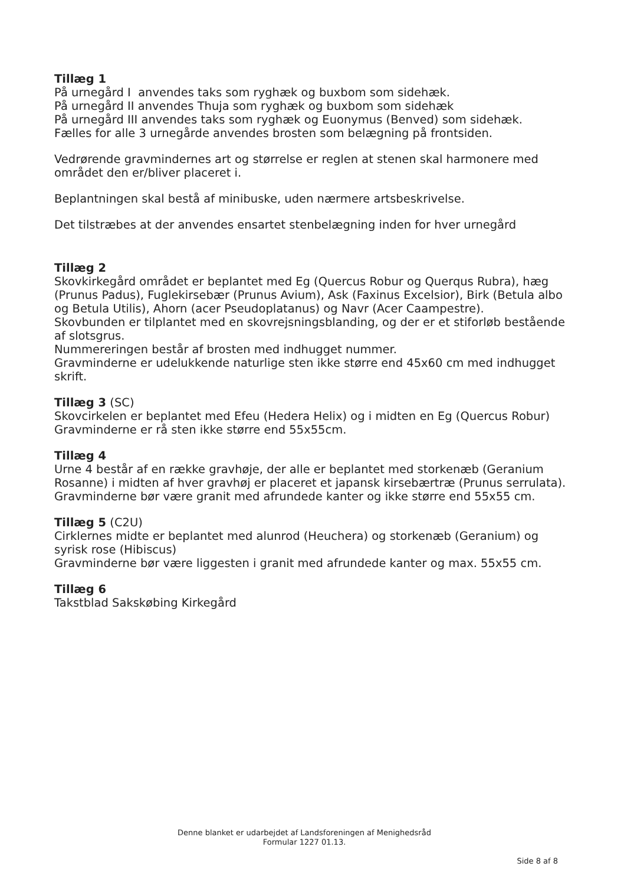Tillæg 1
På urnegård I anvendes taks som ryghæk og buxbom som sidehæk.
På urnegård II anvendes Thuja som ryghæk og buxbom som sidehæk
På urnegård III anvendes taks som ryghæk og Euonymus (Benved) som sidehæk.
Fælles for alle 3 urnegårde anvendes brosten som belægning på frontsiden.
Vedrørende gravmindernes art og størrelse er reglen at stenen skal harmonere med området den er/bliver placeret i.
Beplantningen skal bestå af minibuske, uden nærmere artsbeskrivelse.
Det tilstræbes at der anvendes ensartet stenbelægning inden for hver urnegård
Tillæg 2
Skovkirkegård området er beplantet med Eg (Quercus Robur og Querqus Rubra), hæg (Prunus Padus), Fuglekirsebær (Prunus Avium), Ask (Faxinus Excelsior), Birk (Betula albo og Betula Utilis), Ahorn (acer Pseudoplatanus) og Navr (Acer Caampestre).
Skovbunden er tilplantet med en skovrejsningsblanding, og der er et stiforløb bestående af slotsgrus.
Nummereringen består af brosten med indhugget nummer.
Gravminderne er udelukkende naturlige sten ikke større end 45x60 cm med indhugget skrift.
Tillæg 3 (SC)
Skovcirkelen er beplantet med Efeu (Hedera Helix) og i midten en Eg (Quercus Robur)
Gravminderne er rå sten ikke større end 55x55cm.
Tillæg 4
Urne 4 består af en række gravhøje, der alle er beplantet med storkenæb (Geranium Rosanne) i midten af hver gravhøj er placeret et japansk kirsebærtræ (Prunus serrulata).
Gravminderne bør være granit med afrundede kanter og ikke større end 55x55 cm.
Tillæg 5 (C2U)
Cirklernes midte er beplantet med alunrod (Heuchera) og storkenæb (Geranium) og syrisk rose (Hibiscus)
Gravminderne bør være liggesten i granit med afrundede kanter og max. 55x55 cm.
Tillæg 6
Takstblad Sakskøbing Kirkegård
Denne blanket er udarbejdet af Landsforeningen af Menighedsråd
Formular 1227 01.13.
Side 8 af 8